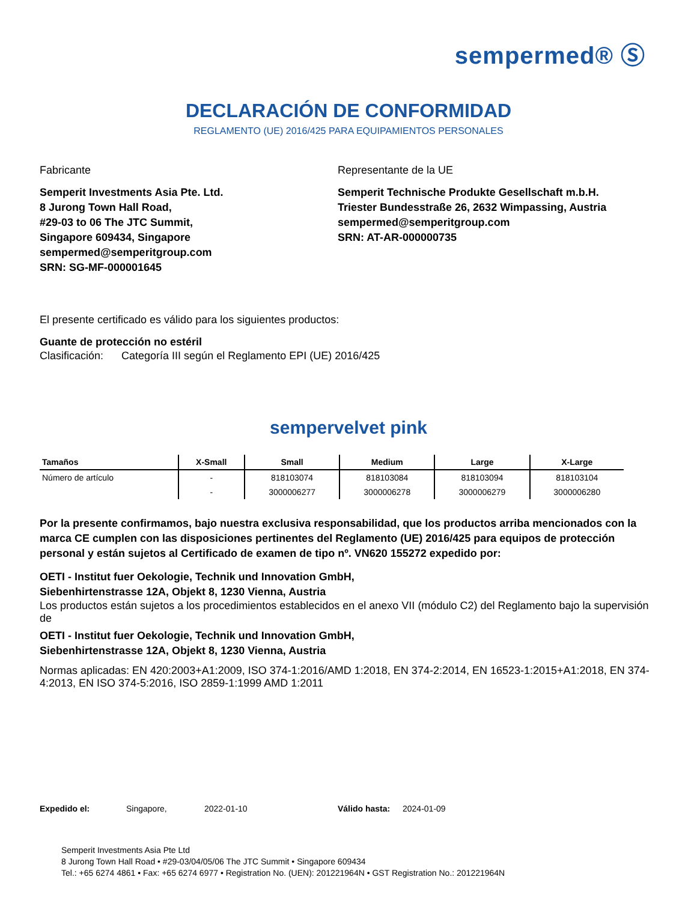sempermed® Ⓢ
DECLARACIÓN DE CONFORMIDAD
REGLAMENTO (UE) 2016/425 PARA EQUIPAMIENTOS PERSONALES
Fabricante
Semperit Investments Asia Pte. Ltd.
8 Jurong Town Hall Road,
#29-03 to 06 The JTC Summit,
Singapore 609434, Singapore
sempermed@semperitgroup.com
SRN: SG-MF-000001645
Representante de la UE
Semperit Technische Produkte Gesellschaft m.b.H.
Triester Bundesstraße 26, 2632 Wimpassing, Austria
sempermed@semperitgroup.com
SRN: AT-AR-000000735
El presente certificado es válido para los siguientes productos:
Guante de protección no estéril
Clasificación: Categoría III según el Reglamento EPI (UE) 2016/425
sempervelvet pink
| Tamaños | X-Small | Small | Medium | Large | X-Large |
| --- | --- | --- | --- | --- | --- |
| Número de artículo | - | 818103074 | 818103084 | 818103094 | 818103104 |
| | - | 3000006277 | 3000006278 | 3000006279 | 3000006280 |
Por la presente confirmamos, bajo nuestra exclusiva responsabilidad, que los productos arriba mencionados con la marca CE cumplen con las disposiciones pertinentes del Reglamento (UE) 2016/425 para equipos de protección personal y están sujetos al Certificado de examen de tipo nº. VN620 155272 expedido por:
OETI - Institut fuer Oekologie, Technik und Innovation GmbH,
Siebenhirtenstrasse 12A, Objekt 8, 1230 Vienna, Austria
Los productos están sujetos a los procedimientos establecidos en el anexo VII (módulo C2) del Reglamento bajo la supervisión de
OETI - Institut fuer Oekologie, Technik und Innovation GmbH,
Siebenhirtenstrasse 12A, Objekt 8, 1230 Vienna, Austria
Normas aplicadas: EN 420:2003+A1:2009, ISO 374-1:2016/AMD 1:2018, EN 374-2:2014, EN 16523-1:2015+A1:2018, EN 374-4:2013, EN ISO 374-5:2016, ISO 2859-1:1999 AMD 1:2011
Expedido el: Singapore, 2022-01-10 Válido hasta: 2024-01-09
Semperit Investments Asia Pte Ltd
8 Jurong Town Hall Road • #29-03/04/05/06 The JTC Summit • Singapore 609434
Tel.: +65 6274 4861 • Fax: +65 6274 6977 • Registration No. (UEN): 201221964N • GST Registration No.: 201221964N